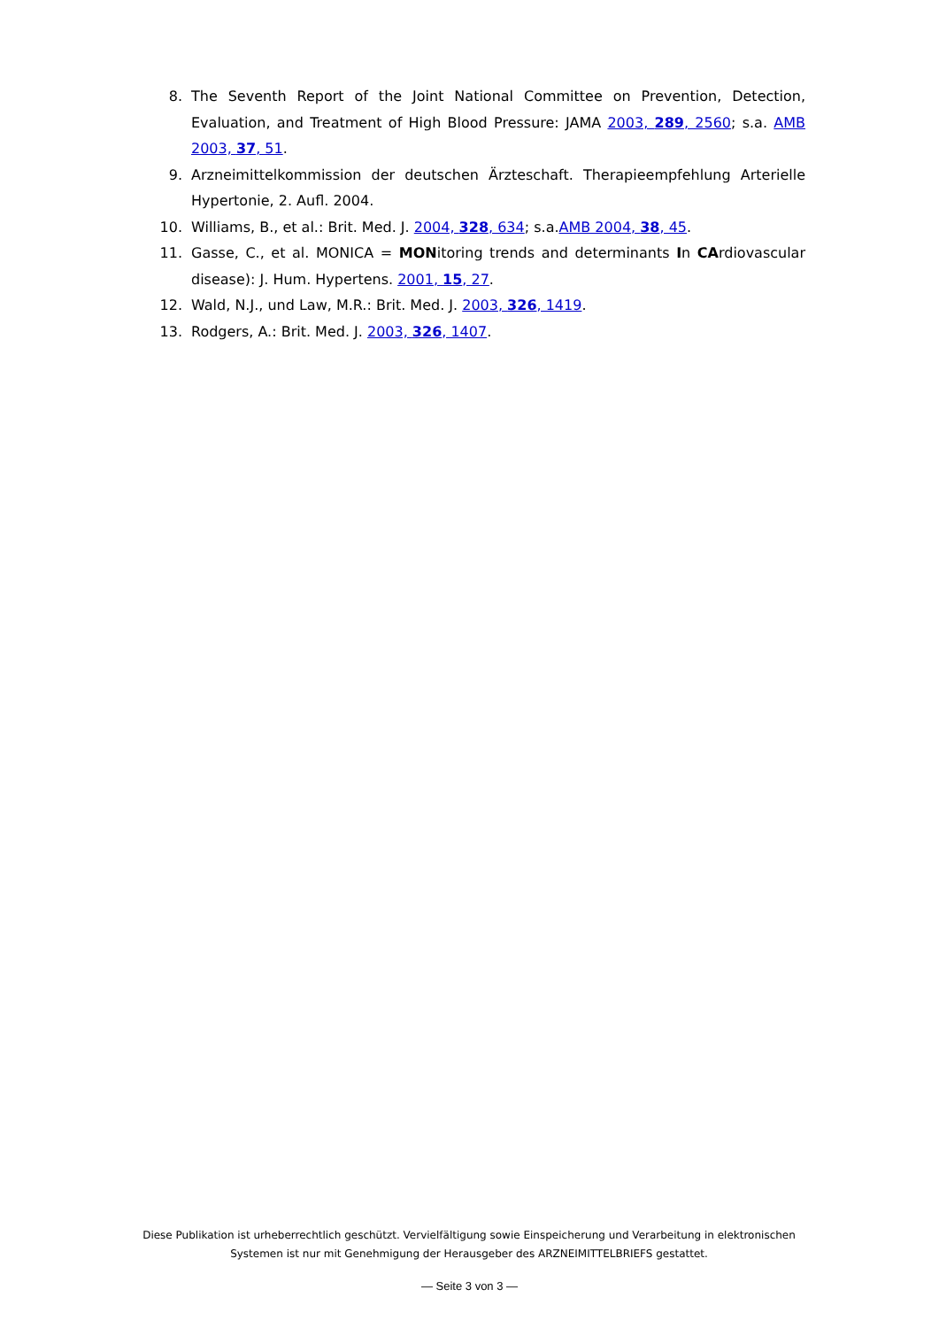8. The Seventh Report of the Joint National Committee on Prevention, Detection, Evaluation, and Treatment of High Blood Pressure: JAMA 2003, 289, 2560; s.a. AMB 2003, 37, 51.
9. Arzneimittelkommission der deutschen Ärzteschaft. Therapieempfehlung Arterielle Hypertonie, 2. Aufl. 2004.
10. Williams, B., et al.: Brit. Med. J. 2004, 328, 634; s.a.AMB 2004, 38, 45.
11. Gasse, C., et al. MONICA = MONitoring trends and determinants In CArdiovascular disease): J. Hum. Hypertens. 2001, 15, 27.
12. Wald, N.J., und Law, M.R.: Brit. Med. J. 2003, 326, 1419.
13. Rodgers, A.: Brit. Med. J. 2003, 326, 1407.
Diese Publikation ist urheberrechtlich geschützt. Vervielfältigung sowie Einspeicherung und Verarbeitung in elektronischen Systemen ist nur mit Genehmigung der Herausgeber des ARZNEIMITTELBRIEFS gestattet.
— Seite 3 von 3 —